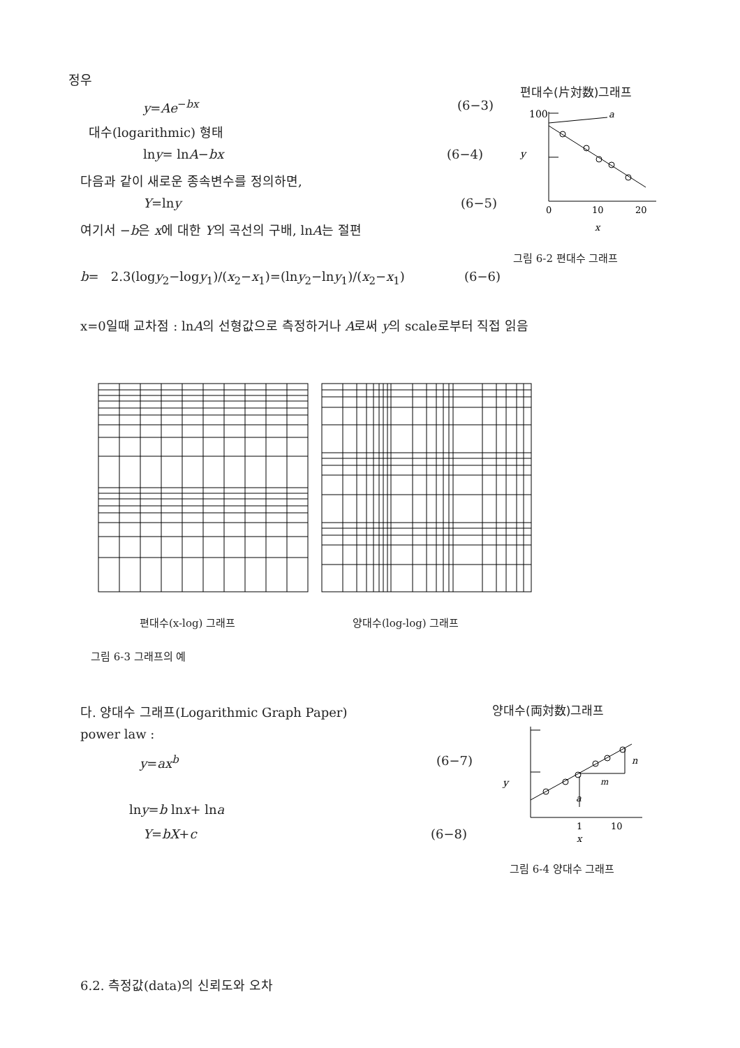정우
y=Ae<sup>−bx</sup> (6−3)
대수(logarithmic) 형태
lny= lnA−bx (6−4)
다음과 같이 새로운 종속변수를 정의하면,
Y=lny (6−5)
여기서 −b은 x에 대한 Y의 곡선의 구배, lnA는 절편
b= 2.3(logy<sub>2</sub>−logy<sub>1</sub>)/(x<sub>2</sub>−x<sub>1</sub>)=(lny<sub>2</sub>−lny<sub>1</sub>)/(x<sub>2</sub>−x<sub>1</sub>) (6−6)
x=0일때 교차점 : lnA의 선형값으로 측정하거나 A로써 y의 scale로부터 직접 읽음
편대수(片対数)그래프
100
a
y
0
10
20
x
그림 6-2 편대수 그래프
편대수(x-log) 그래프 양대수(log-log) 그래프
그림 6-3 그래프의 예
다. 양대수 그래프(Logarithmic Graph Paper)
power law :
y=ax<sup>b</sup> (6−7)
lny=b lnx+ lna
Y=bX+c (6−8)
양대수(両対数)그래프
n
m
y
a
1
10
x
그림 6-4 양대수 그래프
6.2. 측정값(data)의 신뢰도와 오차